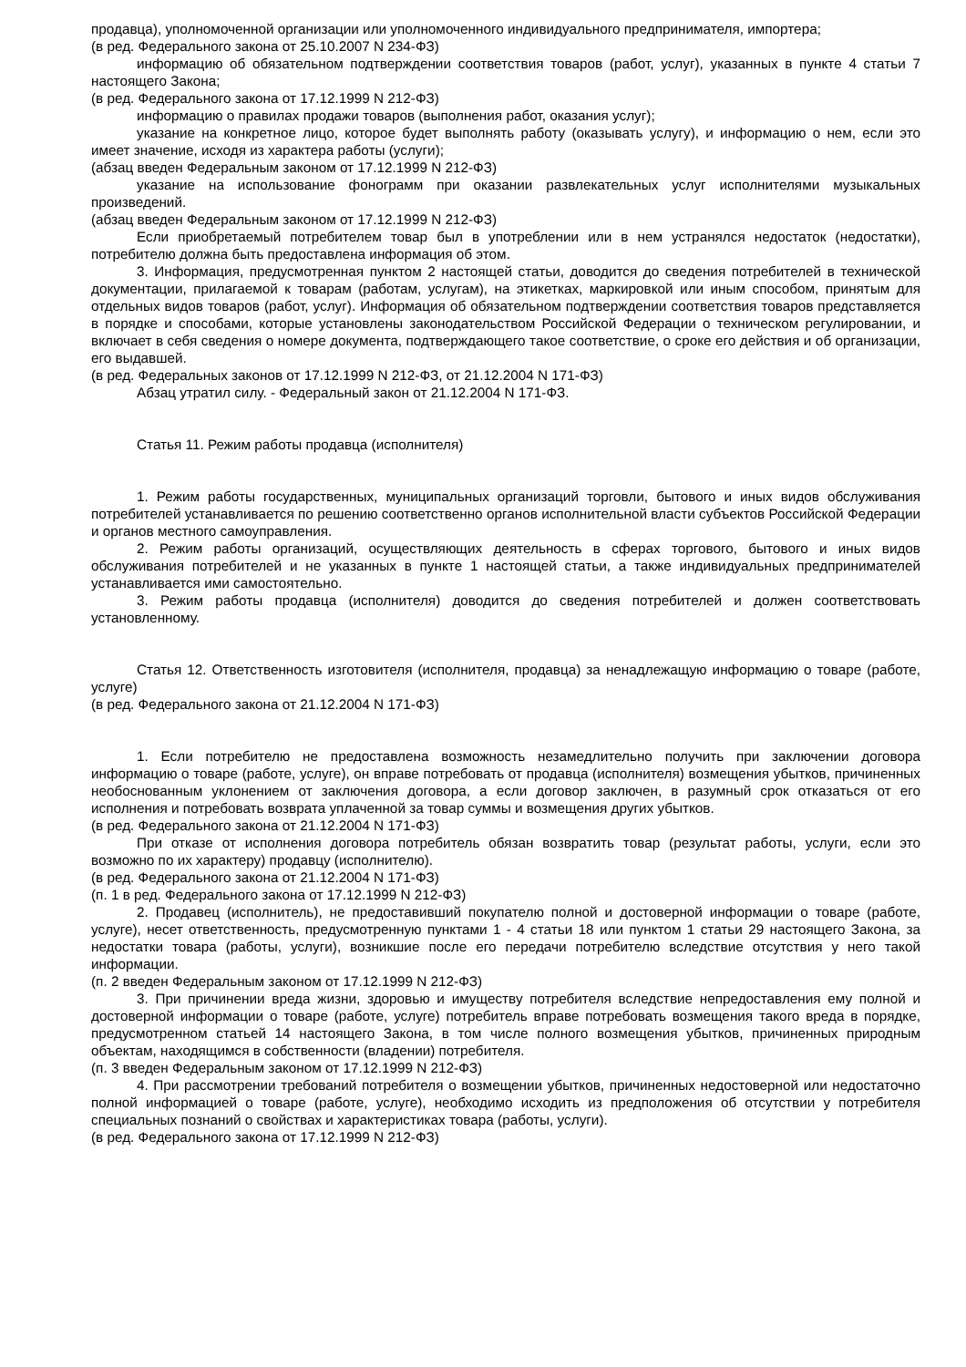продавца), уполномоченной организации или уполномоченного индивидуального предпринимателя, импортера;
(в ред. Федерального закона от 25.10.2007 N 234-ФЗ)
информацию об обязательном подтверждении соответствия товаров (работ, услуг), указанных в пункте 4 статьи 7 настоящего Закона;
(в ред. Федерального закона от 17.12.1999 N 212-ФЗ)
информацию о правилах продажи товаров (выполнения работ, оказания услуг);
указание на конкретное лицо, которое будет выполнять работу (оказывать услугу), и информацию о нем, если это имеет значение, исходя из характера работы (услуги);
(абзац введен Федеральным законом от 17.12.1999 N 212-ФЗ)
указание на использование фонограмм при оказании развлекательных услуг исполнителями музыкальных произведений.
(абзац введен Федеральным законом от 17.12.1999 N 212-ФЗ)
Если приобретаемый потребителем товар был в употреблении или в нем устранялся недостаток (недостатки), потребителю должна быть предоставлена информация об этом.
3. Информация, предусмотренная пунктом 2 настоящей статьи, доводится до сведения потребителей в технической документации, прилагаемой к товарам (работам, услугам), на этикетках, маркировкой или иным способом, принятым для отдельных видов товаров (работ, услуг). Информация об обязательном подтверждении соответствия товаров представляется в порядке и способами, которые установлены законодательством Российской Федерации о техническом регулировании, и включает в себя сведения о номере документа, подтверждающего такое соответствие, о сроке его действия и об организации, его выдавшей.
(в ред. Федеральных законов от 17.12.1999 N 212-ФЗ, от 21.12.2004 N 171-ФЗ)
Абзац утратил силу. - Федеральный закон от 21.12.2004 N 171-ФЗ.
Статья 11. Режим работы продавца (исполнителя)
1. Режим работы государственных, муниципальных организаций торговли, бытового и иных видов обслуживания потребителей устанавливается по решению соответственно органов исполнительной власти субъектов Российской Федерации и органов местного самоуправления.
2. Режим работы организаций, осуществляющих деятельность в сферах торгового, бытового и иных видов обслуживания потребителей и не указанных в пункте 1 настоящей статьи, а также индивидуальных предпринимателей устанавливается ими самостоятельно.
3. Режим работы продавца (исполнителя) доводится до сведения потребителей и должен соответствовать установленному.
Статья 12. Ответственность изготовителя (исполнителя, продавца) за ненадлежащую информацию о товаре (работе, услуге)
(в ред. Федерального закона от 21.12.2004 N 171-ФЗ)
1. Если потребителю не предоставлена возможность незамедлительно получить при заключении договора информацию о товаре (работе, услуге), он вправе потребовать от продавца (исполнителя) возмещения убытков, причиненных необоснованным уклонением от заключения договора, а если договор заключен, в разумный срок отказаться от его исполнения и потребовать возврата уплаченной за товар суммы и возмещения других убытков.
(в ред. Федерального закона от 21.12.2004 N 171-ФЗ)
При отказе от исполнения договора потребитель обязан возвратить товар (результат работы, услуги, если это возможно по их характеру) продавцу (исполнителю).
(в ред. Федерального закона от 21.12.2004 N 171-ФЗ)
(п. 1 в ред. Федерального закона от 17.12.1999 N 212-ФЗ)
2. Продавец (исполнитель), не предоставивший покупателю полной и достоверной информации о товаре (работе, услуге), несет ответственность, предусмотренную пунктами 1 - 4 статьи 18 или пунктом 1 статьи 29 настоящего Закона, за недостатки товара (работы, услуги), возникшие после его передачи потребителю вследствие отсутствия у него такой информации.
(п. 2 введен Федеральным законом от 17.12.1999 N 212-ФЗ)
3. При причинении вреда жизни, здоровью и имуществу потребителя вследствие непредоставления ему полной и достоверной информации о товаре (работе, услуге) потребитель вправе потребовать возмещения такого вреда в порядке, предусмотренном статьей 14 настоящего Закона, в том числе полного возмещения убытков, причиненных природным объектам, находящимся в собственности (владении) потребителя.
(п. 3 введен Федеральным законом от 17.12.1999 N 212-ФЗ)
4. При рассмотрении требований потребителя о возмещении убытков, причиненных недостоверной или недостаточно полной информацией о товаре (работе, услуге), необходимо исходить из предположения об отсутствии у потребителя специальных познаний о свойствах и характеристиках товара (работы, услуги).
(в ред. Федерального закона от 17.12.1999 N 212-ФЗ)